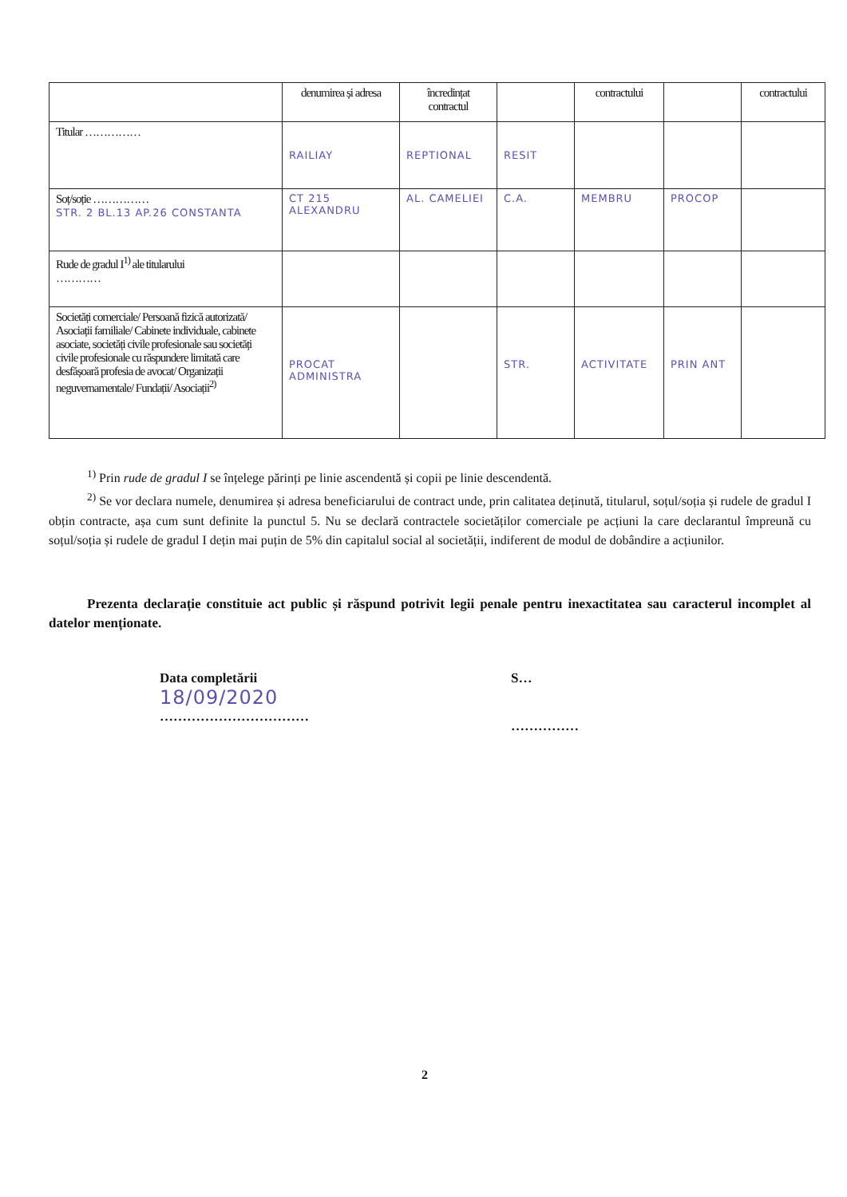| | denumirea și adresa | încredințat contractul | | contractului | | contractului |
| --- | --- | --- | --- | --- | --- | --- |
| Titular …………… | RAILIAY | REPTIONAL | RESIT | | | |
| Soț/soție …………… STR. 2 BL.13 AP.26 CONSTANTA | CT 215 ALEXANDRU | AL. CAMELIEI | C.A. | MEMBRU | PROCOP | |
| Rude de gradul I<sup>1)</sup> ale titularului ………… | | | | | | |
| Societăți comerciale/ Persoană fizică autorizată/ Asociații familiale/ Cabinete individuale, cabinete asociate, societăți civile profesionale sau societăți civile profesionale cu răspundere limitată care desfășoară profesia de avocat/ Organizații neguvernamentale/ Fundații/ Asociații<sup>2)</sup> | PROCAT ADMINISTRA | | STR. | ACTIVITATE | PRIN ANT | |
<sup>1)</sup> Prin rude de gradul I se înțelege părinți pe linie ascendentă și copii pe linie descendentă.
<sup>2)</sup> Se vor declara numele, denumirea și adresa beneficiarului de contract unde, prin calitatea deținută, titularul, soțul/soția și rudele de gradul I obțin contracte, așa cum sunt definite la punctul 5. Nu se declară contractele societăților comerciale pe acțiuni la care declarantul împreună cu soțul/soția și rudele de gradul I dețin mai puțin de 5% din capitalul social al societății, indiferent de modul de dobândire a acțiunilor.
Prezenta declarație constituie act public și răspund potrivit legii penale pentru inexactitatea sau caracterul incomplet al datelor menționate.
Data completării
18/09/2020
……………………………
S…
……………
2